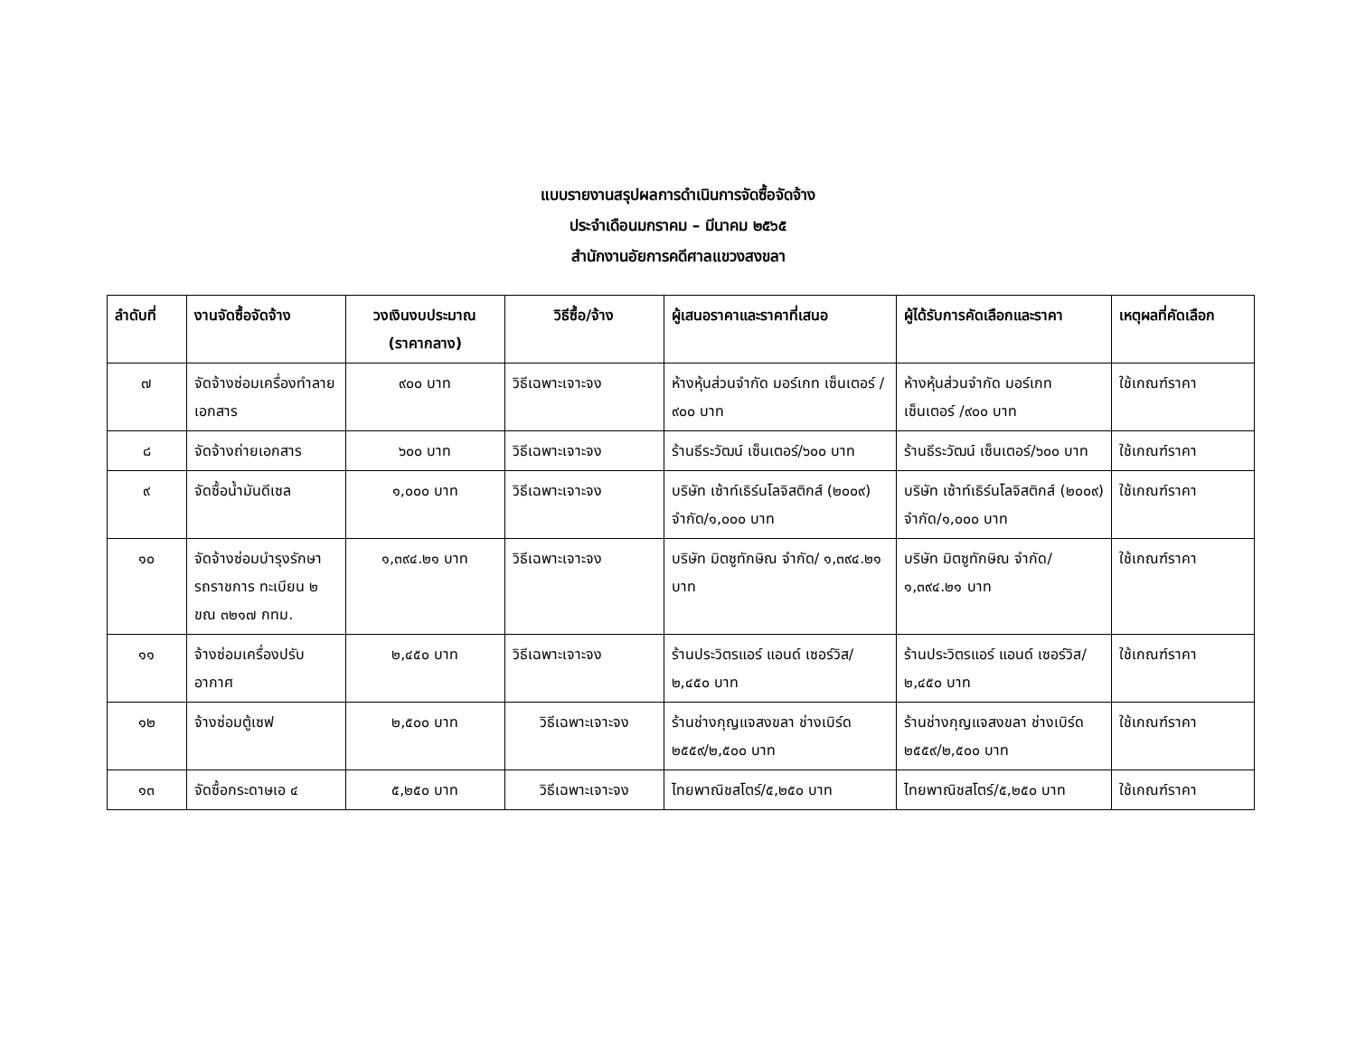แบบรายงานสรุปผลการดำเนินการจัดซื้อจัดจ้าง
ประจำเดือนมกราคม – มีนาคม ๒๕๖๕
สำนักงานอัยการคดีศาลแขวงสงขลา
| ลำดับที่ | งานจัดซื้อจัดจ้าง | วงเงินงบประมาณ (ราคากลาง) | วิธีซื้อ/จ้าง | ผู้เสนอราคาและราคาที่เสนอ | ผู้ได้รับการคัดเลือกและราคา | เหตุผลที่คัดเลือก |
| --- | --- | --- | --- | --- | --- | --- |
| ๗ | จัดจ้างซ่อมเครื่องทำลายเอกสาร | ๙๐๐ บาท | วิธีเฉพาะเจาะจง | ห้างหุ้นส่วนจำกัด มอร์เกท เซ็นเตอร์ /๙๐๐ บาท | ห้างหุ้นส่วนจำกัด มอร์เกท เซ็นเตอร์ /๙๐๐ บาท | ใช้เกณฑ์ราคา |
| ๘ | จัดจ้างถ่ายเอกสาร | ๖๐๐ บาท | วิธีเฉพาะเจาะจง | ร้านธีระวัฒน์ เซ็นเตอร์/๖๐๐ บาท | ร้านธีระวัฒน์ เซ็นเตอร์/๖๐๐ บาท | ใช้เกณฑ์ราคา |
| ๙ | จัดซื้อน้ำมันดีเซล | ๑,๐๐๐ บาท | วิธีเฉพาะเจาะจง | บริษัท เซ้าท์เธิร์นโลจิสติกส์ (๒๐๐๙) จำกัด/๑,๐๐๐ บาท | บริษัท เซ้าท์เธิร์นโลจิสติกส์ (๒๐๐๙) จำกัด/๑,๐๐๐ บาท | ใช้เกณฑ์ราคา |
| ๑๐ | จัดจ้างซ่อมบำรุงรักษารถราชการ ทะเบียน ๒ ขณ ๓๒๑๗ กทม. | ๑,๓๙๔.๒๑ บาท | วิธีเฉพาะเจาะจง | บริษัท มิตซูทักษิณ จำกัด/ ๑,๓๙๔.๒๑ บาท | บริษัท มิตซูทักษิณ จำกัด/ ๑,๓๙๔.๒๑ บาท | ใช้เกณฑ์ราคา |
| ๑๑ | จ้างซ่อมเครื่องปรับอากาศ | ๒,๔๕๐ บาท | วิธีเฉพาะเจาะจง | ร้านประวิตรแอร์ แอนด์ เซอร์วิส/๒,๔๕๐ บาท | ร้านประวิตรแอร์ แอนด์ เซอร์วิส/๒,๔๕๐ บาท | ใช้เกณฑ์ราคา |
| ๑๒ | จ้างซ่อมตู้เซฟ | ๒,๕๐๐ บาท | วิธีเฉพาะเจาะจง | ร้านช่างกุญแจสงขลา ช่างเบิร์ด ๒๕๕๙/๒,๕๐๐ บาท | ร้านช่างกุญแจสงขลา ช่างเบิร์ด ๒๕๕๙/๒,๕๐๐ บาท | ใช้เกณฑ์ราคา |
| ๑๓ | จัดซื้อกระดาษเอ ๔ | ๕,๒๕๐ บาท | วิธีเฉพาะเจาะจง | ไทยพาณิชสโตร์/๕,๒๕๐ บาท | ไทยพาณิชสโตร์/๕,๒๕๐ บาท | ใช้เกณฑ์ราคา |